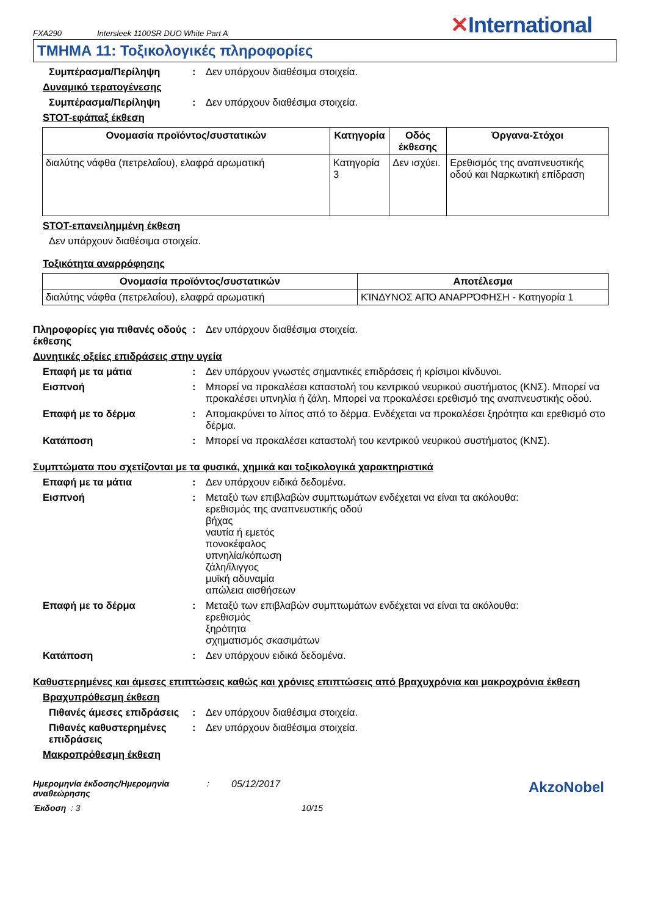FXA290 Intersleek 1100SR DUO White Part A ✕International
ΤΜΗΜΑ 11: Τοξικολογικές πληροφορίες
Συμπέρασμα/Περίληψη : Δεν υπάρχουν διαθέσιμα στοιχεία.
Δυναμικό τερατογένεσης
Συμπέρασμα/Περίληψη : Δεν υπάρχουν διαθέσιμα στοιχεία.
STOT-εφάπαξ έκθεση
| Ονομασία προϊόντος/συστατικών | Κατηγορία | Οδός έκθεσης | Όργανα-Στόχοι |
| --- | --- | --- | --- |
| διαλύτης νάφθα (πετρελαΐου), ελαφρά αρωματική | Κατηγορία 3 | Δεν ισχύει. | Ερεθισμός της αναπνευστικής οδού και Ναρκωτική επίδραση |
STOT-επανειλημμένη έκθεση
Δεν υπάρχουν διαθέσιμα στοιχεία.
Τοξικότητα αναρρόφησης
| Ονομασία προϊόντος/συστατικών | Αποτέλεσμα |
| --- | --- |
| διαλύτης νάφθα (πετρελαΐου), ελαφρά αρωματική | ΚΊΝΔΥΝΟΣ ΑΠΌ ΑΝΑΡΡΌΦΗΣΗ - Κατηγορία 1 |
Πληροφορίες για πιθανές οδούς έκθεσης
: Δεν υπάρχουν διαθέσιμα στοιχεία.
Δυνητικές οξείες επιδράσεις στην υγεία
Επαφή με τα μάτια : Δεν υπάρχουν γνωστές σημαντικές επιδράσεις ή κρίσιμοι κίνδυνοι.
Εισπνοή : Μπορεί να προκαλέσει καταστολή του κεντρικού νευρικού συστήματος (ΚΝΣ). Μπορεί να προκαλέσει υπνηλία ή ζάλη. Μπορεί να προκαλέσει ερεθισμό της αναπνευστικής οδού.
Επαφή με το δέρμα : Απομακρύνει το λίπος από το δέρμα. Ενδέχεται να προκαλέσει ξηρότητα και ερεθισμό στο δέρμα.
Κατάποση : Μπορεί να προκαλέσει καταστολή του κεντρικού νευρικού συστήματος (ΚΝΣ).
Συμπτώματα που σχετίζονται με τα φυσικά, χημικά και τοξικολογικά χαρακτηριστικά
Επαφή με τα μάτια : Δεν υπάρχουν ειδικά δεδομένα.
Εισπνοή : Μεταξύ των επιβλαβών συμπτωμάτων ενδέχεται να είναι τα ακόλουθα:
ερεθισμός της αναπνευστικής οδού
βήχας
ναυτία ή εμετός
πονοκέφαλος
υπνηλία/κόπωση
ζάλη/ίλιγγος
μυϊκή αδυναμία
απώλεια αισθήσεων
Επαφή με το δέρμα : Μεταξύ των επιβλαβών συμπτωμάτων ενδέχεται να είναι τα ακόλουθα:
ερεθισμός
ξηρότητα
σχηματισμός σκασιμάτων
Κατάποση : Δεν υπάρχουν ειδικά δεδομένα.
Καθυστερημένες και άμεσες επιπτώσεις καθώς και χρόνιες επιπτώσεις από βραχυχρόνια και μακροχρόνια έκθεση
Βραχυπρόθεσμη έκθεση
Πιθανές άμεσες επιδράσεις
: Δεν υπάρχουν διαθέσιμα στοιχεία.
Πιθανές καθυστερημένες επιδράσεις
: Δεν υπάρχουν διαθέσιμα στοιχεία.
Μακροπρόθεσμη έκθεση
Ημερομηνία έκδοσης/Ημερομηνία αναθεώρησης: 05/12/2017 AkzoNobel
Έκδοση : 3 10/15